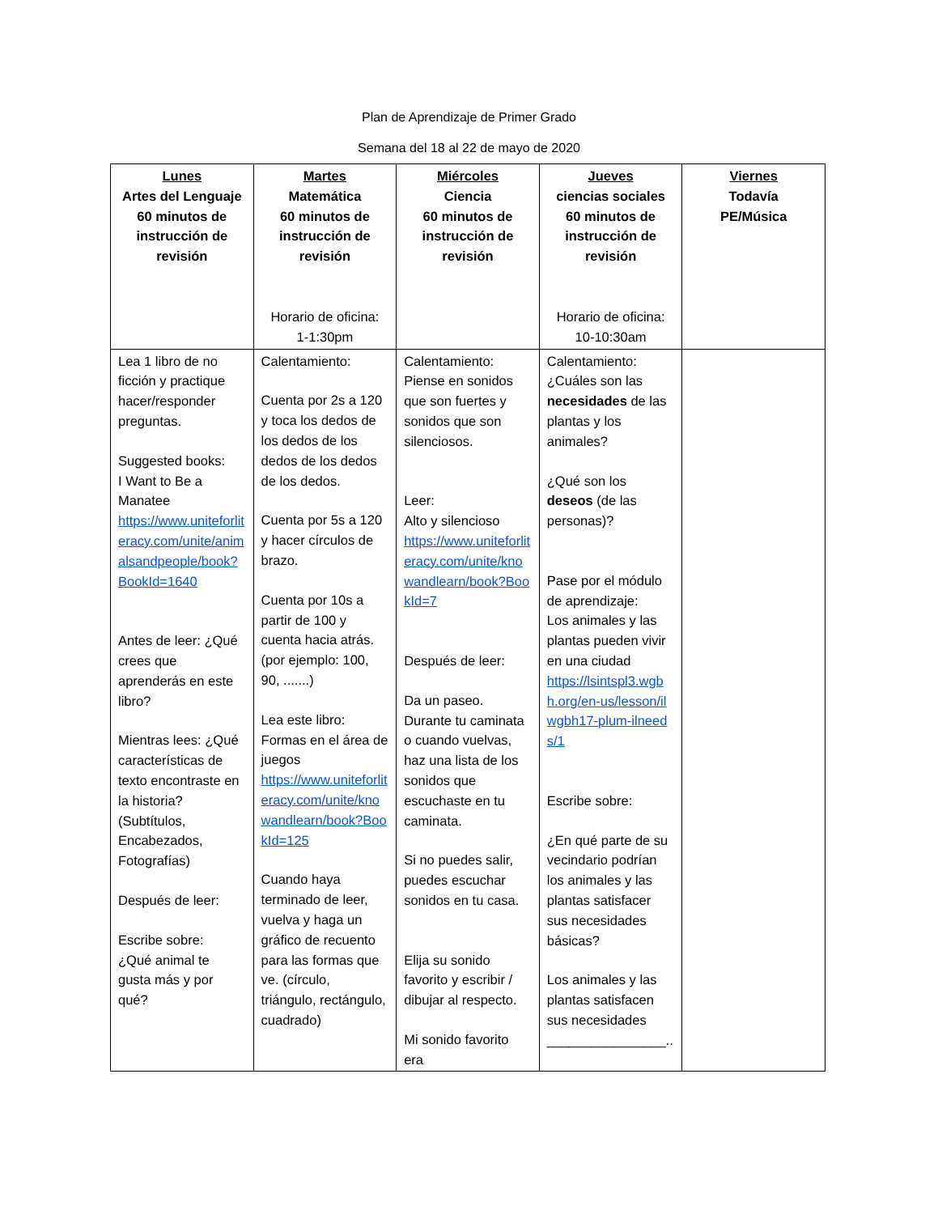Plan de Aprendizaje de Primer Grado
Semana del 18 al 22 de mayo de 2020
| Lunes Artes del Lenguaje 60 minutos de instrucción de revisión | Martes Matemática 60 minutos de instrucción de revisión Horario de oficina: 1-1:30pm | Miércoles Ciencia 60 minutos de instrucción de revisión | Jueves ciencias sociales 60 minutos de instrucción de revisión Horario de oficina: 10-10:30am | Viernes Todavía PE/Música |
| --- | --- | --- | --- | --- |
| Lea 1 libro de no ficción y practique hacer/responder preguntas. Suggested books: I Want to Be a Manatee https://www.uniteforliteracy.com/unite/animalsandpeople/book?BookId=1640 Antes de leer: ¿Qué crees que aprenderás en este libro? Mientras lees: ¿Qué características de texto encontraste en la historia? (Subtítulos, Encabezados, Fotografías) Después de leer: Escribe sobre: ¿Qué animal te gusta más y por qué? | Calentamiento: Cuenta por 2s a 120 y toca los dedos de los dedos de los dedos de los dedos de los dedos. Cuenta por 5s a 120 y hacer círculos de brazo. Cuenta por 10s a partir de 100 y cuenta hacia atrás. (por ejemplo: 100, 90, .......) Lea este libro: Formas en el área de juegos https://www.uniteforliteracy.com/unite/knowandlearn/book?BookId=125 Cuando haya terminado de leer, vuelva y haga un gráfico de recuento para las formas que ve. (círculo, triángulo, rectángulo, cuadrado) | Calentamiento: Piense en sonidos que son fuertes y sonidos que son silenciosos. Leer: Alto y silencioso https://www.uniteforliteracy.com/unite/knowandlearn/book?BookId=7 Después de leer: Da un paseo. Durante tu caminata o cuando vuelvas, haz una lista de los sonidos que escuchaste en tu caminata. Si no puedes salir, puedes escuchar sonidos en tu casa. Elija su sonido favorito y escribir / dibujar al respecto. Mi sonido favorito era | Calentamiento: ¿Cuáles son las necesidades de las plantas y los animales? ¿Qué son los deseos (de las personas)? Pase por el módulo de aprendizaje: Los animales y las plantas pueden vivir en una ciudad https://lsintspl3.wgbh.org/en-us/lesson/ilwgbh17-plum-ilneeds/1 Escribe sobre: ¿En qué parte de su vecindario podrían los animales y las plantas satisfacer sus necesidades básicas? Los animales y las plantas satisfacen sus necesidades ________________.. | |